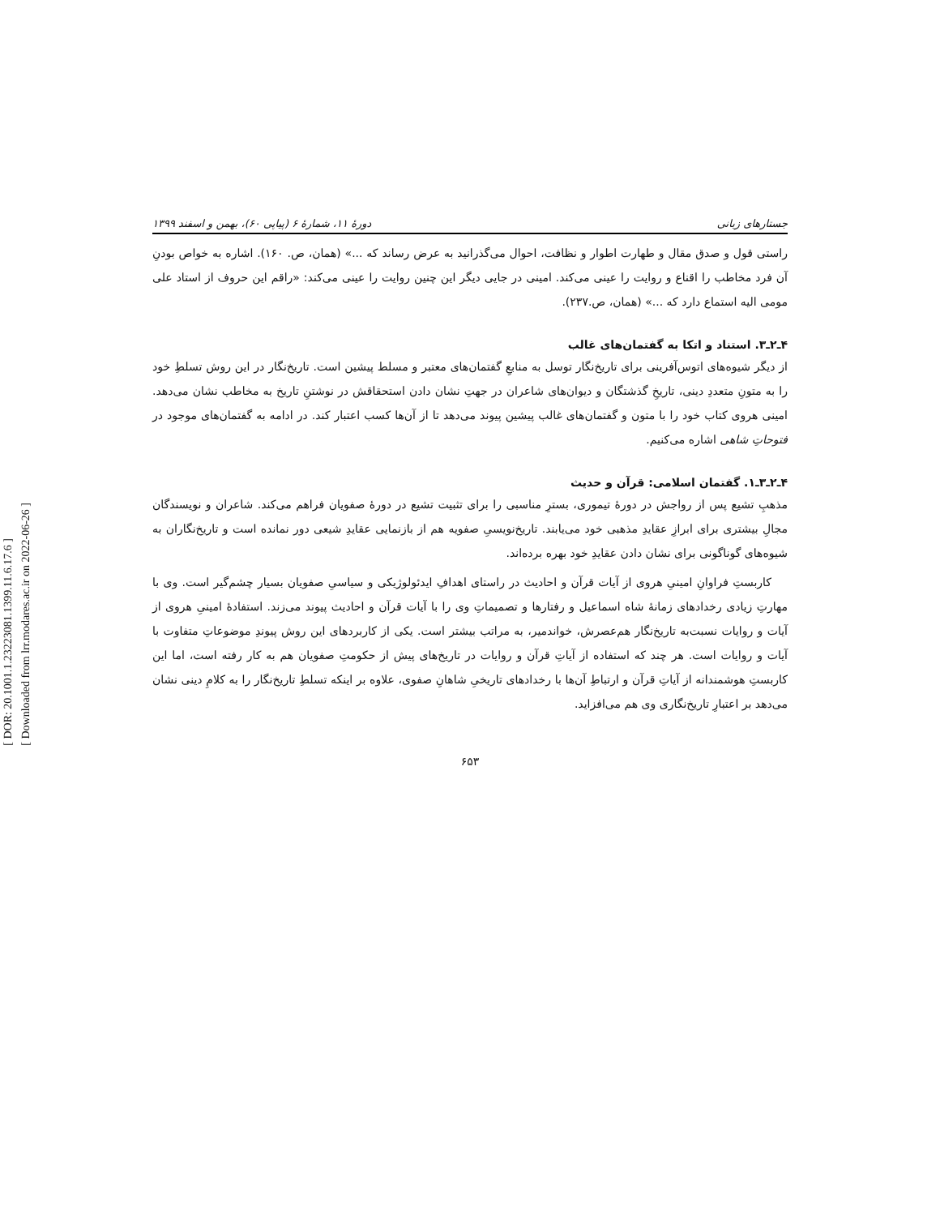[ DOR: 20.1001.1.23223081.1399.11.6.17.6 ]
[ Downloaded from lrr.modares.ac.ir on 2022-06-26 ]
جستارهای زبانی دورهٔ ۱۱، شمارهٔ ۶ (پیاپی ۶۰)، بهمن و اسفند ۱۳۹۹
راستی قول و صدق مقال و طهارت اطوار و نظافت، احوال می‌گذرانید به عرض رساند که ...» (همان، ص. ۱۶۰). اشاره به خواص بودنِ آن فرد مخاطب را اقناع و روایت را عینی می‌کند. امینی در جایی دیگر این چنین روایت را عینی می‌کند: «راقم این حروف از استاد علی مومی الیه استماع دارد که ...» (همان، ص.۲۳۷).
۴ـ۲ـ۳. استناد و اتکا به گفتمان‌های غالب
از دیگر شیوه‌های اتوس‌آفرینی برای تاریخ‌نگار توسل به منابعِ گفتمان‌های معتبر و مسلط پیشین است. تاریخ‌نگار در این روش تسلطِ خود را به متونِ متعددِ دینی، تاریخِ گذشتگان و دیوان‌های شاعران در جهتِ نشان دادن استحقاقش در نوشتنِ تاریخ به مخاطب نشان می‌دهد. امینی هروی کتاب خود را با متون و گفتمان‌های غالب پیشین پیوند می‌دهد تا از آن‌ها کسب اعتبار کند. در ادامه به گفتمان‌های موجود در فتوحاتِ شاهی اشاره می‌کنیم.
۴ـ۲ـ۳ـ۱. گفتمان اسلامی: قرآن و حدیث
مذهبِ تشیع پس از رواجش در دورهٔ تیموری، بسترِ مناسبی را برای تثبیت تشیع در دورهٔ صفویان فراهم می‌کند. شاعران و نویسندگان مجالِ بیشتری برای ابرازِ عقایدِ مذهبی خود می‌یابند. تاریخ‌نویسیِ صفویه هم از بازنمایی عقایدِ شیعی دور نمانده است و تاریخ‌نگاران به شیوه‌های گوناگونی برای نشان دادن عقایدِ خود بهره برده‌اند.
کاربستِ فراوانِ امینیِ هروی از آیات قرآن و احادیث در راستای اهدافِ ایدئولوژیکی و سیاسیِ صفویان بسیار چشم‌گیر است. وی با مهارتِ زیادی رخدادهای زمانهٔ شاه اسماعیل و رفتارها و تصمیماتِ وی را با آیات قرآن و احادیث پیوند می‌زند. استفادهٔ امینیِ هروی از آیات و روایات نسبت‌به تاریخ‌نگار هم‌عصرش، خواندمیر، به مراتب بیشتر است. یکی از کاربردهای این روش پیوندِ موضوعاتِ متفاوت با آیات و روایات است. هر چند که استفاده از آیاتِ قرآن و روایات در تاریخ‌های پیش از حکومتِ صفویان هم به کار رفته است، اما این کاربستِ هوشمندانه از آیاتِ قرآن و ارتباطِ آن‌ها با رخدادهای تاریخیِ شاهانِ صفوی، علاوه بر اینکه تسلطِ تاریخ‌نگار را به کلامِ دینی نشان می‌دهد بر اعتبارِ تاریخ‌نگاری وی هم می‌افزاید.
۶۵۳